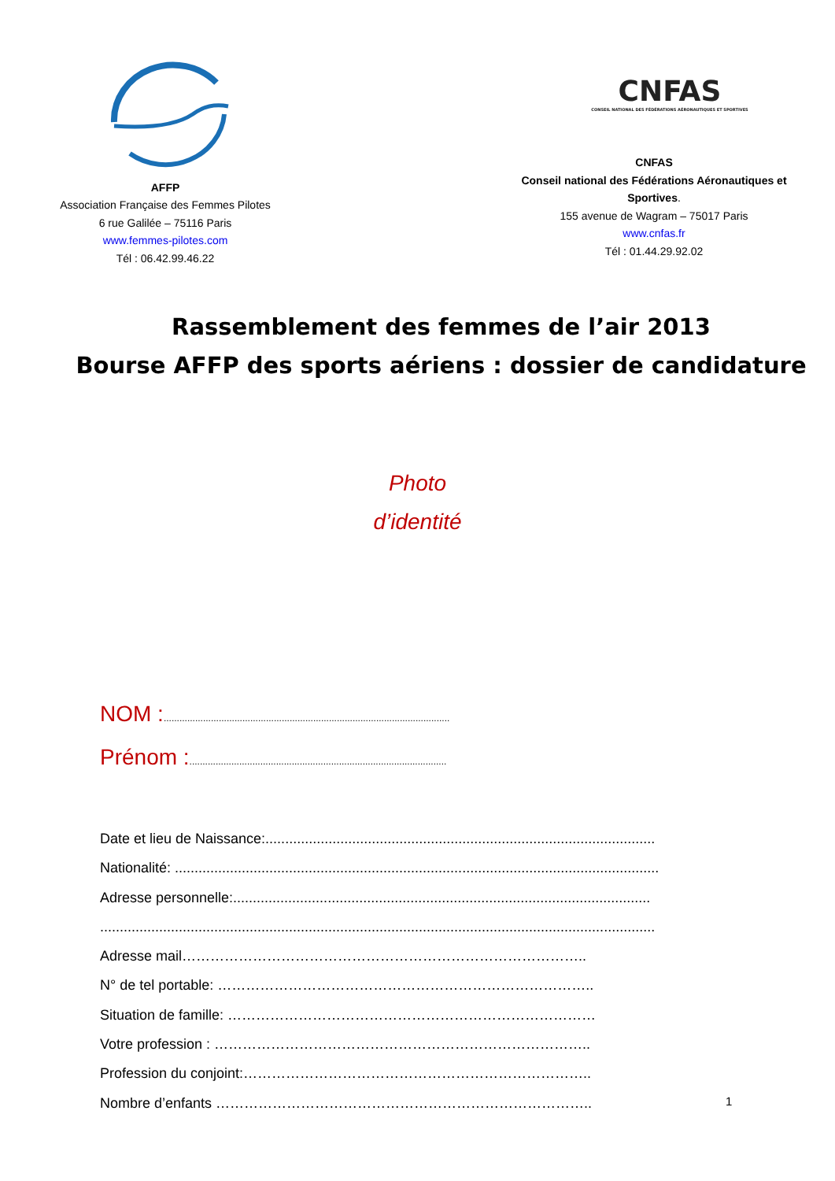AFFP
Association Française des Femmes Pilotes
6 rue Galilée – 75116 Paris
www.femmes-pilotes.com
Tél : 06.42.99.46.22
CNFAS
CONSEIL NATIONAL DES FÉDÉRATIONS AÉRONAUTIQUES ET SPORTIVES
CNFAS
Conseil national des Fédérations Aéronautiques et Sportives.
155 avenue de Wagram – 75017 Paris
www.cnfas.fr
Tél : 01.44.29.92.02
Rassemblement des femmes de l’air 2013
Bourse AFFP des sports aériens : dossier de candidature
Photo
d’identité
NOM :.............................................................................................................
Prénom :..................................................................................................
Date et lieu de Naissance:...................................................................................................
Nationalité: ...........................................................................................................................
Adresse personnelle:..........................................................................................................
.............................................................................................................................................
Adresse mail…………………………………………………………………………..
N° de tel portable: ……………………………………………………………………..
Situation de famille: ……………………………………………………………………
Votre profession : ……………………………………………………………………..
Profession du conjoint:………………………………………………………………..
Nombre d’enfants ……………………………………………………………………..
1